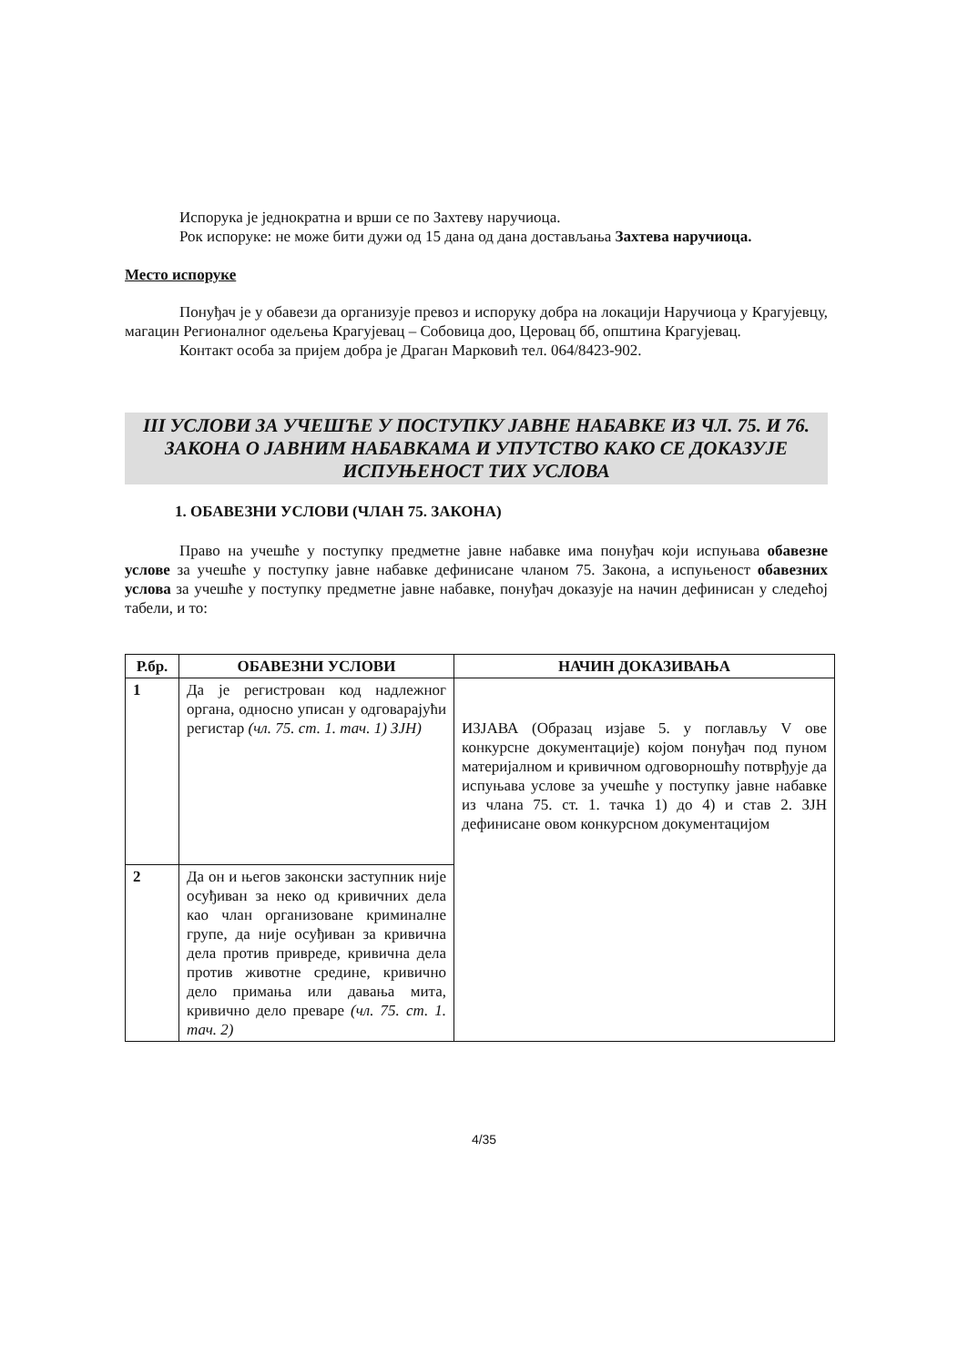Испорука је једнократна и врши се по Захтеву наручиоца.
Рок испоруке: не може бити дужи од 15 дана од дана достављања Захтева наручиоца.
Место испоруке
Понуђач је у обавези да организује превоз и испоруку добра на локацији Наручиоца у Крагујевцу, магацин Регионалног одељења Крагујевац – Собовица доо, Церовац бб, општина Крагујевац.
Контакт особа за пријем добра је Драган Марковић тел. 064/8423-902.
III УСЛОВИ ЗА УЧЕШЋЕ У ПОСТУПКУ ЈАВНЕ НАБАВКЕ ИЗ ЧЛ. 75. И 76. ЗАКОНА О ЈАВНИМ НАБАВКАМА И УПУТСТВО КАКО СЕ ДОКАЗУЈЕ ИСПУЊЕНОСТ ТИХ УСЛОВА
1. ОБАВЕЗНИ УСЛОВИ (ЧЛАН 75. ЗАКОНА)
Право на учешће у поступку предметне јавне набавке има понуђач који испуњава обавезне услове за учешће у поступку јавне набавке дефинисане чланом 75. Закона, а испуњеност обавезних услова за учешће у поступку предметне јавне набавке, понуђач доказује на начин дефинисан у следећој табели, и то:
| Р.бр. | ОБАВЕЗНИ УСЛОВИ | НАЧИН ДОКАЗИВАЊА |
| --- | --- | --- |
| 1 | Да је регистрован код надлежног органа, односно уписан у одговарајући регистар (чл. 75. ст. 1. тач. 1) ЗЈН) | ИЗЈАВА (Образац изјаве 5. у поглављу V ове конкурсне документације) којом понуђач под пуном материјалном и кривичном одговорношћу потврђује да испуњава услове за учешће у поступку јавне набавке из члана 75. ст. 1. тачка 1) до 4) и став 2. ЗЈН дефинисане овом конкурсном документацијом |
| 2 | Да он и његов законски заступник није осуђиван за неко од кривичних дела као члан организоване криминалне групе, да није осуђиван за кривична дела против привреде, кривична дела против животне средине, кривично дело примања или давања мита, кривично дело преваре (чл. 75. ст. 1. тач. 2) | |
4/35